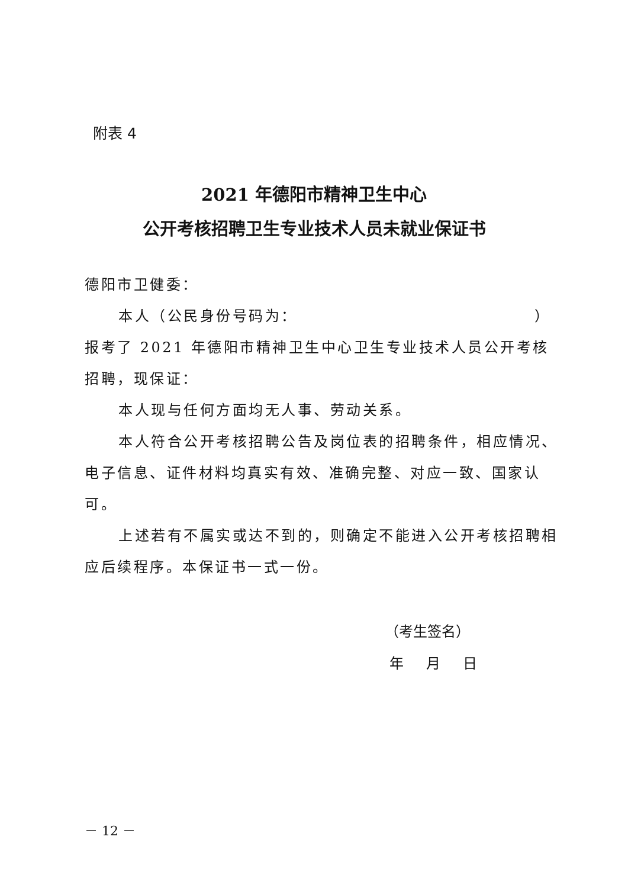附表 4
2021 年德阳市精神卫生中心
公开考核招聘卫生专业技术人员未就业保证书
德阳市卫健委：
本人（公民身份号码为： ）
报考了 2021 年德阳市精神卫生中心卫生专业技术人员公开考核招聘，现保证：
本人现与任何方面均无人事、劳动关系。
本人符合公开考核招聘公告及岗位表的招聘条件，相应情况、电子信息、证件材料均真实有效、准确完整、对应一致、国家认可。
上述若有不属实或达不到的，则确定不能进入公开考核招聘相应后续程序。本保证书一式一份。
（考生签名）
年 月 日
－ 12 －